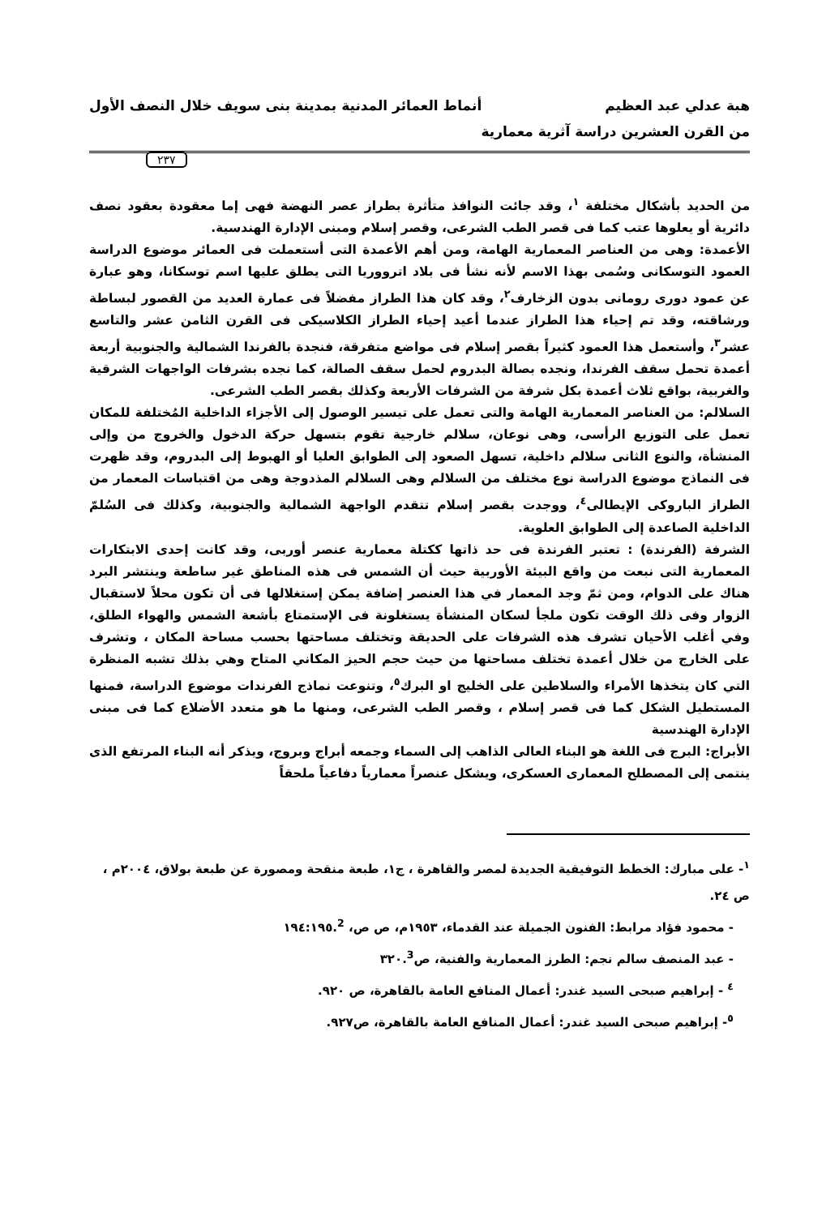هبة عدلي عبد العظيم أنماط العمائر المدنية بمدينة بنى سويف خلال النصف الأول
من القرن العشرين دراسة آثرية معمارية
٢٣٧
من الحديد بأشكال مختلفة <sup>١</sup>، وقد جائت النوافذ متأثرة بطراز عصر النهضة فهى إما معقودة بعقود نصف دائرية أو يعلوها عتب كما فى قصر الطب الشرعى، وقصر إسلام ومبنى الإدارة الهندسية.
الأعمدة: وهى من العناصر المعمارية الهامة، ومن أهم الأعمدة التى أستعملت فى العمائر موضوع الدراسة العمود التوسكانى وسُمى بهذا الاسم لأنه نشأ فى بلاد اترووريا التى يطلق عليها اسم توسكانا، وهو عبارة عن عمود دورى رومانى بدون الزخارف<sup>٢</sup>، وقد كان هذا الطراز مفضلاً فى عمارة العديد من القصور لبساطة ورشاقته، وقد تم إحياء هذا الطراز عندما أعيد إحياء الطراز الكلاسيكى فى القرن الثامن عشر والتاسع عشر<sup>٣</sup>، وأستعمل هذا العمود كثيراً بقصر إسلام فى مواضع متفرقة، فنجدة بالفرندا الشمالية والجنوبية أربعة أعمدة تحمل سقف الفرندا، ونجده بصالة البدروم لحمل سقف الصالة، كما نجده بشرفات الواجهات الشرقية والغربية، بواقع ثلاث أعمدة بكل شرفة من الشرفات الأربعة وكذلك بقصر الطب الشرعى.
السلالم: من العناصر المعمارية الهامة والتى تعمل على تيسير الوصول إلى الأجزاء الداخلية المُختلفة للمكان تعمل على التوزيع الرأسى، وهى نوعان، سلالم خارجية تقوم بتسهل حركة الدخول والخروج من وإلى المنشأة، والنوع الثانى سلالم داخلية، تسهل الصعود إلى الطوابق العليا أو الهبوط إلى البدروم، وقد ظهرت فى النماذج موضوع الدراسة نوع مختلف من السلالم وهى السلالم المذدوجة وهى من اقتباسات المعمار من الطراز الباروكى الإيطالى<sup>٤</sup>، ووجدت بقصر إسلام تتقدم الواجهة الشمالية والجنوبية، وكذلك فى السُلمّ الداخلية الصاعدة إلى الطوابق العلوية.
الشرفة (الفرندة) : تعتبر الفرندة فى حد ذاتها ككتلة معمارية عنصر أوربى، وقد كانت إحدى الابتكارات المعمارية التى نبعت من واقع البيئة الأوربية حيث أن الشمس فى هذه المناطق غير ساطعة وينتشر البرد هناك على الدوام، ومن ثمّ وجد المعمار في هذا العنصر إضافة يمكن إستغلالها فى أن تكون محلاً لاستقبال الزوار وفى ذلك الوقت تكون ملجأ لسكان المنشأة يستغلونة فى الإستمتاع بأشعة الشمس والهواء الطلق، وفي أغلب الأحيان تشرف هذه الشرفات على الحديقة وتختلف مساحتها بحسب مساحة المكان ، وتشرف على الخارج من خلال أعمدة تختلف مساحتها من حيث حجم الحيز المكاني المتاح وهي بذلك تشبه المنظرة التي كان يتخذها الأمراء والسلاطين على الخليج او البرك<sup>٥</sup>، وتنوعت نماذج الفرندات موضوع الدراسة، فمنها المستطيل الشكل كما فى قصر إسلام ، وقصر الطب الشرعى، ومنها ما هو متعدد الأضلاع كما فى مبنى الإدارة الهندسية
الأبراج: البرج فى اللغة هو البناء العالى الذاهب إلى السماء وجمعه أبراج وبروج، ويذكر أنه البناء المرتفع الذى ينتمى إلى المصطلح المعمارى العسكرى، ويشكل عنصراً معمارياً دفاعياً ملحقاً
<sup>١</sup>- على مبارك: الخطط التوفيقية الجديدة لمصر والقاهرة ، ج١، طبعة منقحة ومصورة عن طبعة بولاق، ٢٠٠٤م ، ص ٢٤.
- محمود فؤاد مرابط: الفنون الجميلة عند القدماء، ١٩٥٣م، ص ص، ١٩٤:١٩٥.<sup>2</sup>
- عبد المنصف سالم نجم: الطرز المعمارية والفنية، ص٣٢٠.<sup>3</sup>
<sup>٤</sup> - إبراهيم صبحى السيد غندر: أعمال المنافع العامة بالقاهرة، ص ٩٢٠.
<sup>٥</sup>- إبراهيم صبحى السيد غندر: أعمال المنافع العامة بالقاهرة، ص٩٢٧.